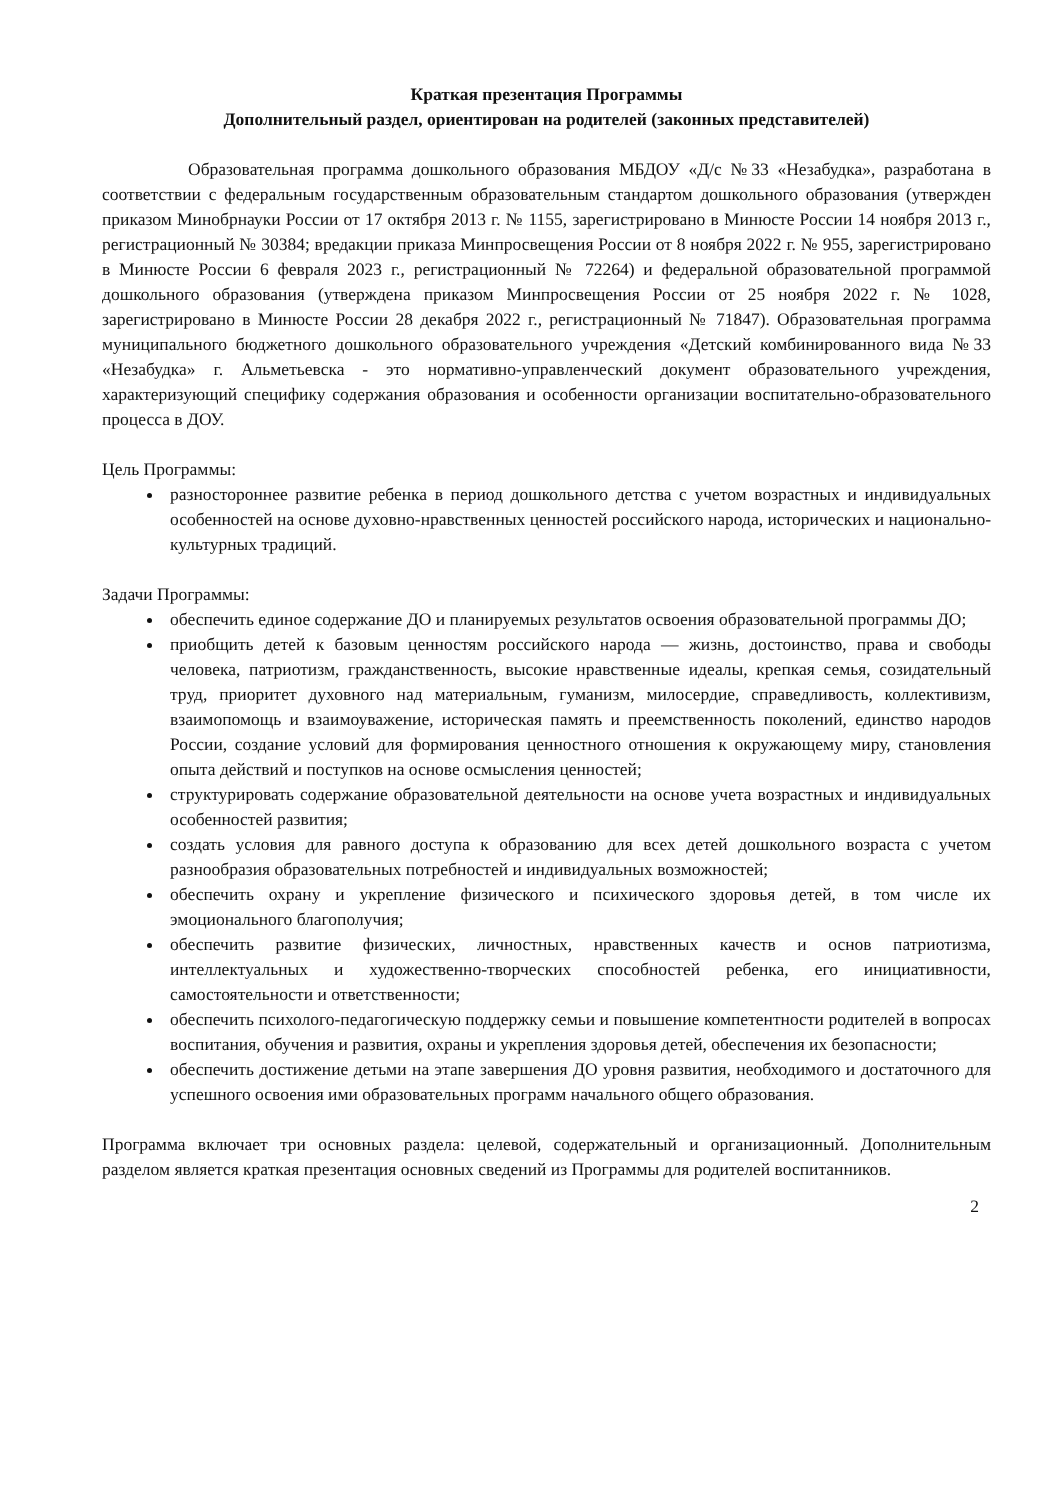Краткая презентация Программы
Дополнительный раздел, ориентирован на родителей (законных представителей)
Образовательная программа дошкольного образования МБДОУ «Д/с №33 «Незабудка», разработана в соответствии с федеральным государственным образовательным стандартом дошкольного образования (утвержден приказом Минобрнауки России от 17 октября 2013 г. № 1155, зарегистрировано в Минюсте России 14 ноября 2013 г., регистрационный № 30384; вредакции приказа Минпросвещения России от 8 ноября 2022 г. № 955, зарегистрировано в Минюсте России 6 февраля 2023 г., регистрационный № 72264) и федеральной образовательной программой дошкольного образования (утверждена приказом Минпросвещения России от 25 ноября 2022 г. № 1028, зарегистрировано в Минюсте России 28 декабря 2022 г., регистрационный № 71847). Образовательная программа муниципального бюджетного дошкольного образовательного учреждения «Детский комбинированного вида №33 «Незабудка» г. Альметьевска - это нормативно-управленческий документ образовательного учреждения, характеризующий специфику содержания образования и особенности организации воспитательно-образовательного процесса в ДОУ.
Цель Программы:
разностороннее развитие ребенка в период дошкольного детства с учетом возрастных и индивидуальных особенностей на основе духовно-нравственных ценностей российского народа, исторических и национально-культурных традиций.
Задачи Программы:
обеспечить единое содержание ДО и планируемых результатов освоения образовательной программы ДО;
приобщить детей к базовым ценностям российского народа — жизнь, достоинство, права и свободы человека, патриотизм, гражданственность, высокие нравственные идеалы, крепкая семья, созидательный труд, приоритет духовного над материальным, гуманизм, милосердие, справедливость, коллективизм, взаимопомощь и взаимоуважение, историческая память и преемственность поколений, единство народов России, создание условий для формирования ценностного отношения к окружающему миру, становления опыта действий и поступков на основе осмысления ценностей;
структурировать содержание образовательной деятельности на основе учета возрастных и индивидуальных особенностей развития;
создать условия для равного доступа к образованию для всех детей дошкольного возраста с учетом разнообразия образовательных потребностей и индивидуальных возможностей;
обеспечить охрану и укрепление физического и психического здоровья детей, в том числе их эмоционального благополучия;
обеспечить развитие физических, личностных, нравственных качеств и основ патриотизма, интеллектуальных и художественно-творческих способностей ребенка, его инициативности, самостоятельности и ответственности;
обеспечить психолого-педагогическую поддержку семьи и повышение компетентности родителей в вопросах воспитания, обучения и развития, охраны и укрепления здоровья детей, обеспечения их безопасности;
обеспечить достижение детьми на этапе завершения ДО уровня развития, необходимого и достаточного для успешного освоения ими образовательных программ начального общего образования.
Программа включает три основных раздела: целевой, содержательный и организационный. Дополнительным разделом является краткая презентация основных сведений из Программы для родителей воспитанников.
2